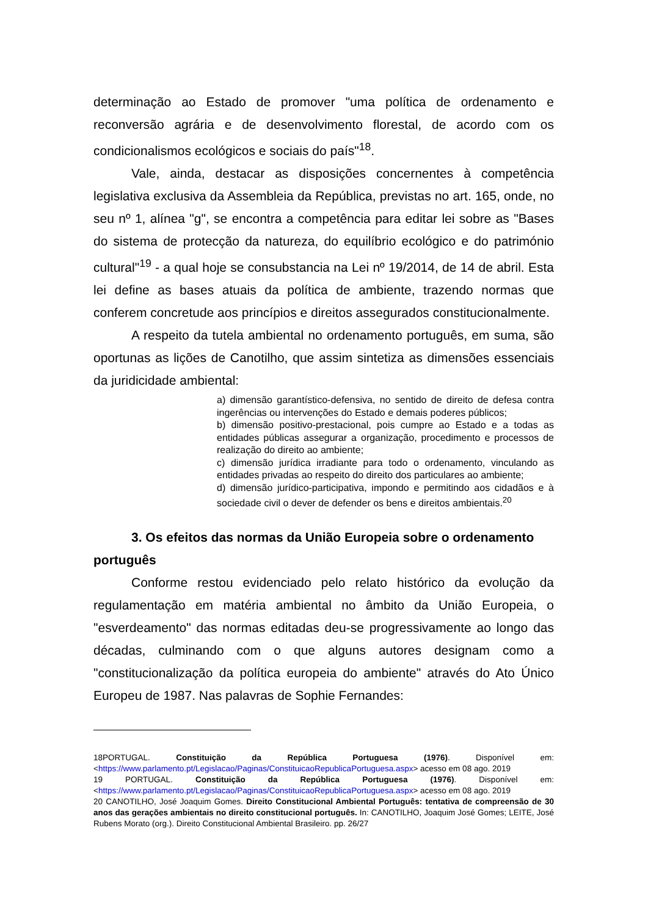determinação ao Estado de promover "uma política de ordenamento e reconversão agrária e de desenvolvimento florestal, de acordo com os condicionalismos ecológicos e sociais do país"<sup>18</sup>.
Vale, ainda, destacar as disposições concernentes à competência legislativa exclusiva da Assembleia da República, previstas no art. 165, onde, no seu nº 1, alínea "g", se encontra a competência para editar lei sobre as "Bases do sistema de protecção da natureza, do equilíbrio ecológico e do património cultural"<sup>19</sup> - a qual hoje se consubstancia na Lei nº 19/2014, de 14 de abril. Esta lei define as bases atuais da política de ambiente, trazendo normas que conferem concretude aos princípios e direitos assegurados constitucionalmente.
A respeito da tutela ambiental no ordenamento português, em suma, são oportunas as lições de Canotilho, que assim sintetiza as dimensões essenciais da juridicidade ambiental:
a) dimensão garantístico-defensiva, no sentido de direito de defesa contra ingerências ou intervenções do Estado e demais poderes públicos;
b) dimensão positivo-prestacional, pois cumpre ao Estado e a todas as entidades públicas assegurar a organização, procedimento e processos de realização do direito ao ambiente;
c) dimensão jurídica irradiante para todo o ordenamento, vinculando as entidades privadas ao respeito do direito dos particulares ao ambiente;
d) dimensão jurídico-participativa, impondo e permitindo aos cidadãos e à sociedade civil o dever de defender os bens e direitos ambientais.<sup>20</sup>
3. Os efeitos das normas da União Europeia sobre o ordenamento português
Conforme restou evidenciado pelo relato histórico da evolução da regulamentação em matéria ambiental no âmbito da União Europeia, o "esverdeamento" das normas editadas deu-se progressivamente ao longo das décadas, culminando com o que alguns autores designam como a "constitucionalização da política europeia do ambiente" através do Ato Único Europeu de 1987. Nas palavras de Sophie Fernandes:
18PORTUGAL. Constituição da República Portuguesa (1976). Disponível em: <https://www.parlamento.pt/Legislacao/Paginas/ConstituicaoRepublicaPortuguesa.aspx> acesso em 08 ago. 2019
19 PORTUGAL. Constituição da República Portuguesa (1976). Disponível em: <https://www.parlamento.pt/Legislacao/Paginas/ConstituicaoRepublicaPortuguesa.aspx> acesso em 08 ago. 2019
20 CANOTILHO, José Joaquim Gomes. Direito Constitucional Ambiental Português: tentativa de compreensão de 30 anos das gerações ambientais no direito constitucional português. In: CANOTILHO, Joaquim José Gomes; LEITE, José Rubens Morato (org.). Direito Constitucional Ambiental Brasileiro. pp. 26/27